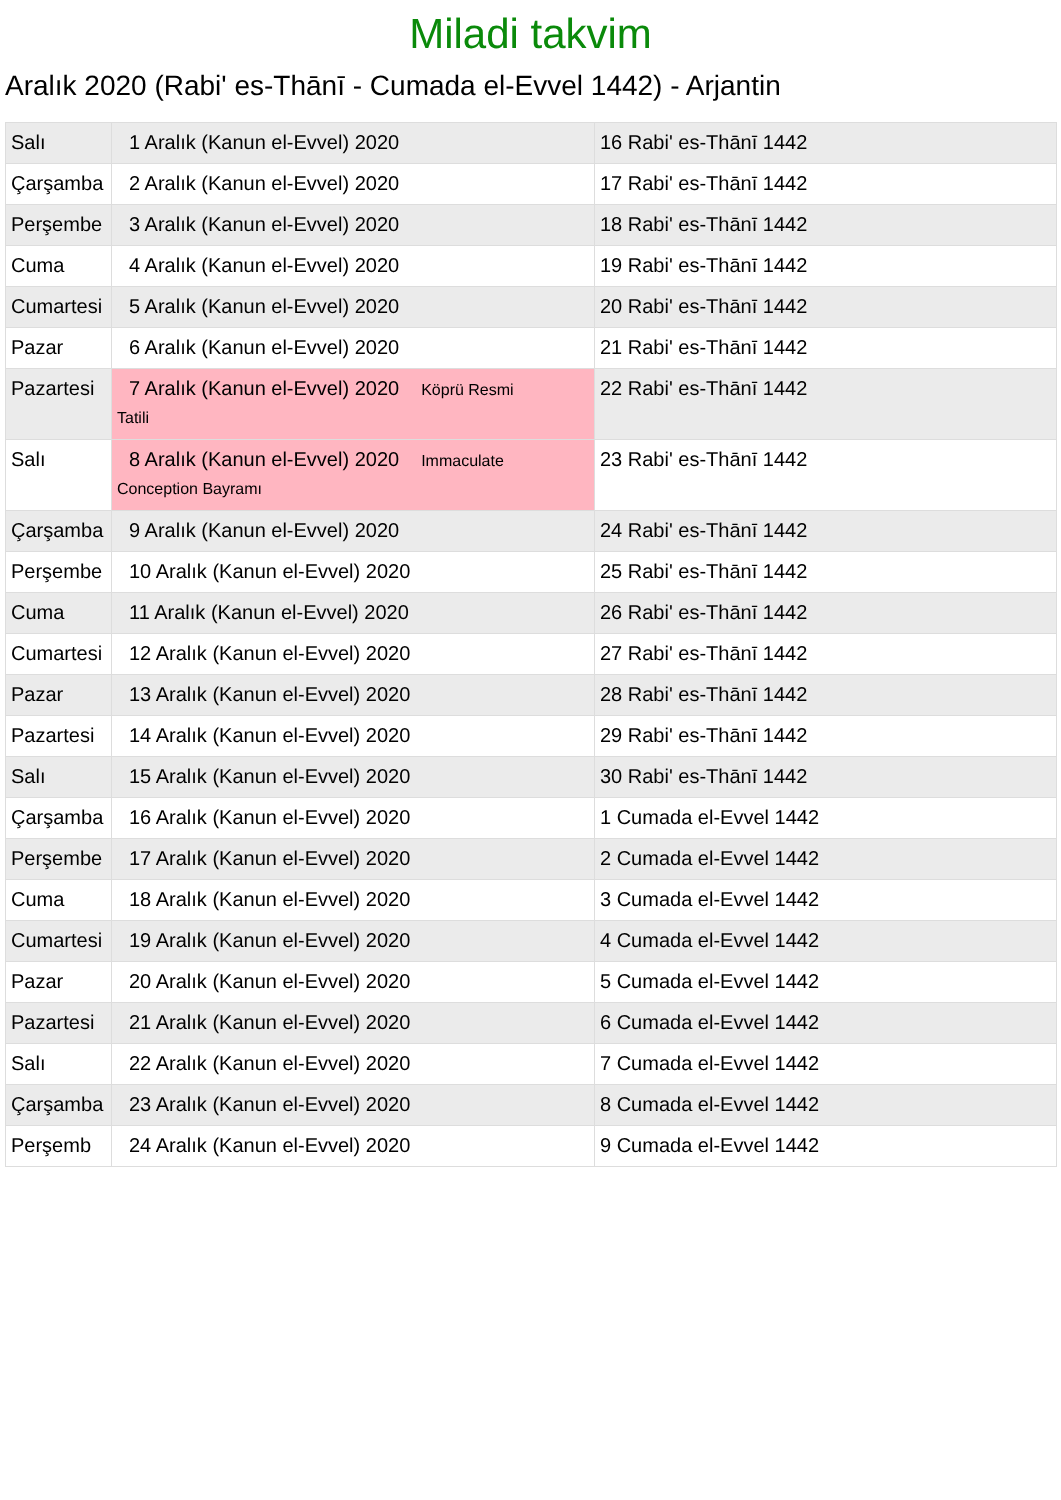Miladi takvim
Aralık 2020 (Rabi' es-Thānī - Cumada el-Evvel 1442) - Arjantin
| Salı | 1 Aralık (Kanun el-Evvel) 2020 | 16 Rabi' es-Thānī 1442 |
| Çarşamba | 2 Aralık (Kanun el-Evvel) 2020 | 17 Rabi' es-Thānī 1442 |
| Perşembe | 3 Aralık (Kanun el-Evvel) 2020 | 18 Rabi' es-Thānī 1442 |
| Cuma | 4 Aralık (Kanun el-Evvel) 2020 | 19 Rabi' es-Thānī 1442 |
| Cumartesi | 5 Aralık (Kanun el-Evvel) 2020 | 20 Rabi' es-Thānī 1442 |
| Pazar | 6 Aralık (Kanun el-Evvel) 2020 | 21 Rabi' es-Thānī 1442 |
| Pazartesi | 7 Aralık (Kanun el-Evvel) 2020 Köprü Resmi Tatili | 22 Rabi' es-Thānī 1442 |
| Salı | 8 Aralık (Kanun el-Evvel) 2020 Immaculate Conception Bayramı | 23 Rabi' es-Thānī 1442 |
| Çarşamba | 9 Aralık (Kanun el-Evvel) 2020 | 24 Rabi' es-Thānī 1442 |
| Perşembe | 10 Aralık (Kanun el-Evvel) 2020 | 25 Rabi' es-Thānī 1442 |
| Cuma | 11 Aralık (Kanun el-Evvel) 2020 | 26 Rabi' es-Thānī 1442 |
| Cumartesi | 12 Aralık (Kanun el-Evvel) 2020 | 27 Rabi' es-Thānī 1442 |
| Pazar | 13 Aralık (Kanun el-Evvel) 2020 | 28 Rabi' es-Thānī 1442 |
| Pazartesi | 14 Aralık (Kanun el-Evvel) 2020 | 29 Rabi' es-Thānī 1442 |
| Salı | 15 Aralık (Kanun el-Evvel) 2020 | 30 Rabi' es-Thānī 1442 |
| Çarşamba | 16 Aralık (Kanun el-Evvel) 2020 | 1 Cumada el-Evvel 1442 |
| Perşembe | 17 Aralık (Kanun el-Evvel) 2020 | 2 Cumada el-Evvel 1442 |
| Cuma | 18 Aralık (Kanun el-Evvel) 2020 | 3 Cumada el-Evvel 1442 |
| Cumartesi | 19 Aralık (Kanun el-Evvel) 2020 | 4 Cumada el-Evvel 1442 |
| Pazar | 20 Aralık (Kanun el-Evvel) 2020 | 5 Cumada el-Evvel 1442 |
| Pazartesi | 21 Aralık (Kanun el-Evvel) 2020 | 6 Cumada el-Evvel 1442 |
| Salı | 22 Aralık (Kanun el-Evvel) 2020 | 7 Cumada el-Evvel 1442 |
| Çarşamba | 23 Aralık (Kanun el-Evvel) 2020 | 8 Cumada el-Evvel 1442 |
| Perşemb | 24 Aralık (Kanun el-Evvel) 2020 | 9 Cumada el-Evvel 1442 |